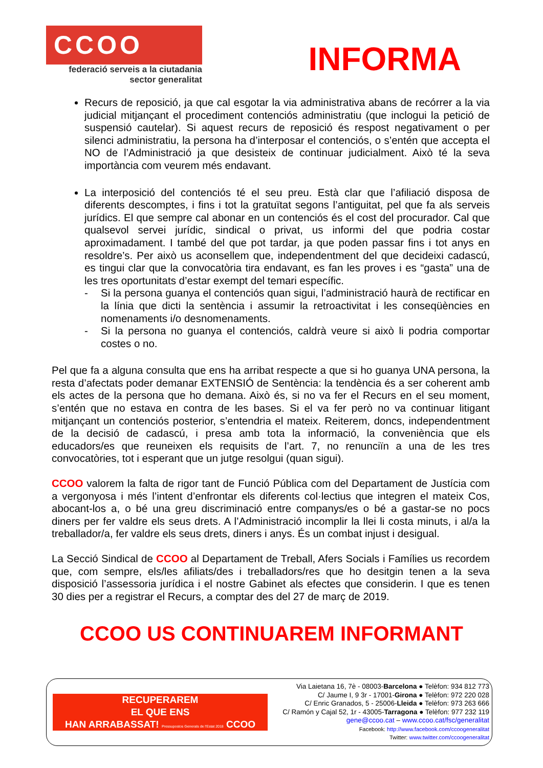CCOO
federació serveis a la ciutadania
sector generalitat
INFORMA
Recurs de reposició, ja que cal esgotar la via administrativa abans de recórrer a la via judicial mitjançant el procediment contenciós administratiu (que inclogui la petició de suspensió cautelar). Si aquest recurs de reposició és respost negativament o per silenci administratiu, la persona ha d’interposar el contenciós, o s’entén que accepta el NO de l’Administració ja que desisteix de continuar judicialment. Això té la seva importància com veurem més endavant.
La interposició del contenciós té el seu preu. Està clar que l’afiliació disposa de diferents descomptes, i fins i tot la gratuïtat segons l’antiguitat, pel que fa als serveis jurídics. El que sempre cal abonar en un contenciós és el cost del procurador. Cal que qualsevol servei jurídic, sindical o privat, us informi del que podria costar aproximadament. I també del que pot tardar, ja que poden passar fins i tot anys en resoldre’s. Per això us aconsellem que, independentment del que decideixi cadascú, es tingui clar que la convocatòria tira endavant, es fan les proves i es “gasta” una de les tres oportunitats d’estar exempt del temari específic.
- Si la persona guanya el contenciós quan sigui, l’administració haurà de rectificar en la línia que dicti la sentència i assumir la retroactivitat i les conseqüències en nomenaments i/o desnomenaments.
- Si la persona no guanya el contenciós, caldrà veure si això li podria comportar costes o no.
Pel que fa a alguna consulta que ens ha arribat respecte a que si ho guanya UNA persona, la resta d’afectats poder demanar EXTENSIÓ de Sentència: la tendència és a ser coherent amb els actes de la persona que ho demana. Això és, si no va fer el Recurs en el seu moment, s’entén que no estava en contra de les bases. Si el va fer però no va continuar litigant mitjançant un contenciós posterior, s’entendria el mateix. Reiterem, doncs, independentment de la decisió de cadascú, i presa amb tota la informació, la conveniència que els educadors/es que reuneixen els requisits de l’art. 7, no renunciïn a una de les tres convocatòries, tot i esperant que un jutge resolgui (quan sigui).
CCOO valorem la falta de rigor tant de Funció Pública com del Departament de Justícia com a vergonyosa i més l’intent d’enfrontar els diferents col·lectius que integren el mateix Cos, abocant-los a, o bé una greu discriminació entre companys/es o bé a gastar-se no pocs diners per fer valdre els seus drets. A l’Administració incomplir la llei li costa minuts, i al/a la treballador/a, fer valdre els seus drets, diners i anys. És un combat injust i desigual.
La Secció Sindical de CCOO al Departament de Treball, Afers Socials i Famílies us recordem que, com sempre, els/les afiliats/des i treballadors/res que ho desitgin tenen a la seva disposició l’assessoria jurídica i el nostre Gabinet als efectes que considerin. I que es tenen 30 dies per a registrar el Recurs, a comptar des del 27 de març de 2019.
CCOO US CONTINUAREM INFORMANT
RECUPERAREM
EL QUE ENS
HAN ARRABASSAT! Pressupostos Generals de l'Estat 2018 CCOO
Via Laietana 16, 7è - 08003-Barcelona ● Telèfon: 934 812 773
C/ Jaume I, 9 3r - 17001-Girona ● Telèfon: 972 220 028
C/ Enric Granados, 5 - 25006-Lleida ● Telèfon: 973 263 666
C/ Ramón y Cajal 52, 1r - 43005-Tarragona ● Telèfon: 977 232 119
gene@ccoo.cat – www.ccoo.cat/fsc/generalitat
Facebook: http://www.facebook.com/ccoogeneralitat
Twitter: www.twitter.com/ccoogeneralitat